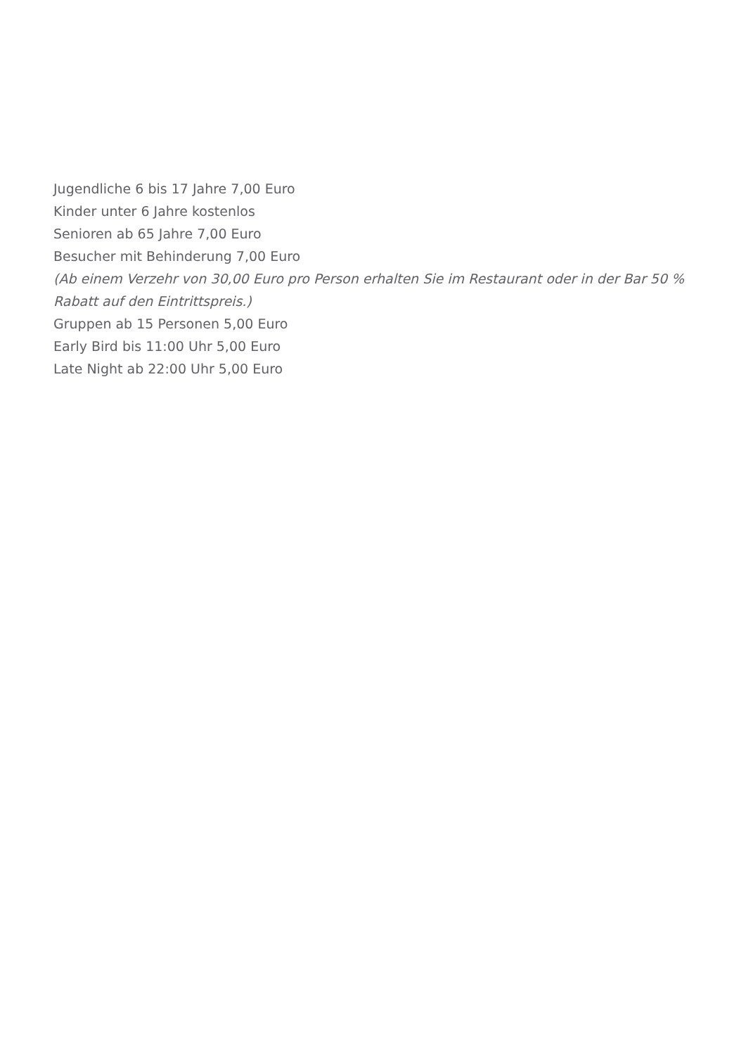Jugendliche 6 bis 17 Jahre 7,00 Euro
Kinder unter 6 Jahre kostenlos
Senioren ab 65 Jahre 7,00 Euro
Besucher mit Behinderung 7,00 Euro
(Ab einem Verzehr von 30,00 Euro pro Person erhalten Sie im Restaurant oder in der Bar 50 % Rabatt auf den Eintrittspreis.)
Gruppen ab 15 Personen 5,00 Euro
Early Bird bis 11:00 Uhr 5,00 Euro
Late Night ab 22:00 Uhr 5,00 Euro